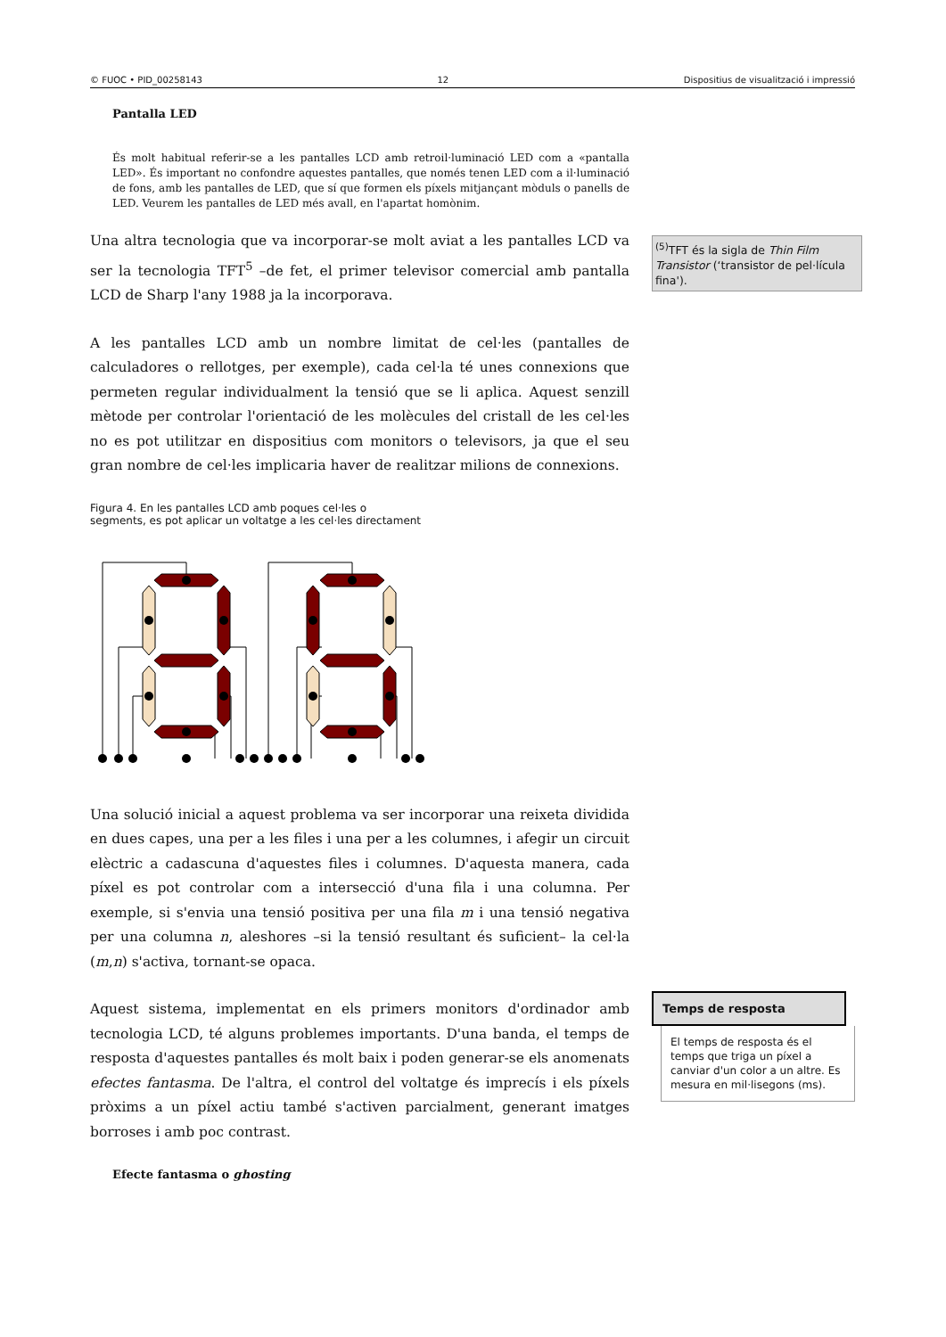© FUOC • PID_00258143 12 Dispositius de visualització i impressió
Pantalla LED
És molt habitual referir-se a les pantalles LCD amb retroil·luminació LED com a «pantalla LED». És important no confondre aquestes pantalles, que només tenen LED com a il·luminació de fons, amb les pantalles de LED, que sí que formen els píxels mitjançant mòduls o panells de LED. Veurem les pantalles de LED més avall, en l'apartat homònim.
Una altra tecnologia que va incorporar-se molt aviat a les pantalles LCD va ser la tecnologia TFT<sup>5</sup> –de fet, el primer televisor comercial amb pantalla LCD de Sharp l'any 1988 ja la incorporava.
A les pantalles LCD amb un nombre limitat de cel·les (pantalles de calculadores o rellotges, per exemple), cada cel·la té unes connexions que permeten regular individualment la tensió que se li aplica. Aquest senzill mètode per controlar l'orientació de les molècules del cristall de les cel·les no es pot utilitzar en dispositius com monitors o televisors, ja que el seu gran nombre de cel·les implicaria haver de realitzar milions de connexions.
Figura 4. En les pantalles LCD amb poques cel·les o
segments, es pot aplicar un voltatge a les cel·les directament
Una solució inicial a aquest problema va ser incorporar una reixeta dividida en dues capes, una per a les files i una per a les columnes, i afegir un circuit elèctric a cadascuna d'aquestes files i columnes. D'aquesta manera, cada píxel es pot controlar com a intersecció d'una fila i una columna. Per exemple, si s'envia una tensió positiva per una fila m i una tensió negativa per una columna n, aleshores –si la tensió resultant és suficient– la cel·la (m,n) s'activa, tornant-se opaca.
Aquest sistema, implementat en els primers monitors d'ordinador amb tecnologia LCD, té alguns problemes importants. D'una banda, el temps de resposta d'aquestes pantalles és molt baix i poden generar-se els anomenats efectes fantasma. De l'altra, el control del voltatge és imprecís i els píxels pròxims a un píxel actiu també s'activen parcialment, generant imatges borroses i amb poc contrast.
Efecte fantasma o ghosting
<sup>(5)</sup> TFT és la sigla de Thin Film Transistor (‘transistor de pel·lícula fina').
Temps de resposta
El temps de resposta és el temps que triga un píxel a canviar d'un color a un altre. Es mesura en mil·lisegons (ms).